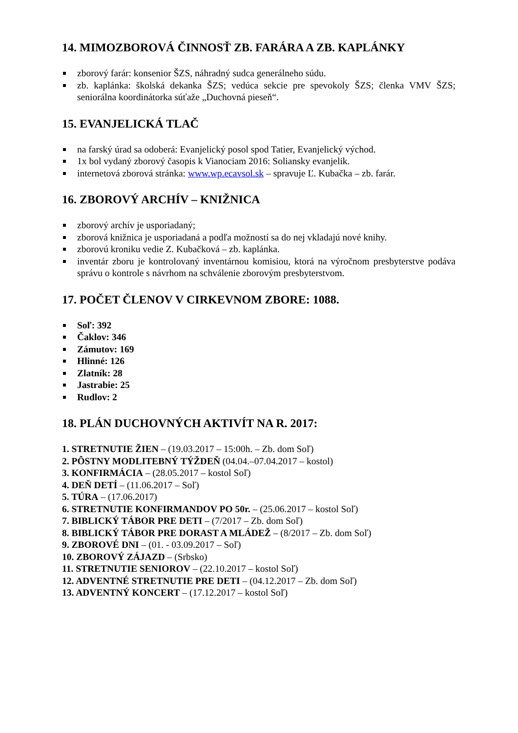14. MIMOZBOROVÁ ČINNOSŤ ZB. FARÁRA A ZB. KAPLÁNKY
zborový farár: konsenior ŠZS, náhradný sudca generálneho súdu.
zb. kaplánka: školská dekanka ŠZS; vedúca sekcie pre spevokoly ŠZS; členka VMV ŠZS; seniorálna koordinátorka súťaže „Duchovná pieseň“.
15. EVANJELICKÁ TLAČ
na farský úrad sa odoberá: Evanjelický posol spod Tatier, Evanjelický východ.
1x bol vydaný zborový časopis k Vianociam 2016: Soliansky evanjelik.
internetová zborová stránka: www.wp.ecavsol.sk – spravuje Ľ. Kubačka – zb. farár.
16. ZBOROVÝ ARCHÍV – KNIŽNICA
zborový archív je usporiadaný;
zborová knižnica je usporiadaná a podľa možností sa do nej vkladajú nové knihy.
zborovú kroniku vedie Z. Kubačková – zb. kaplánka.
inventár zboru je kontrolovaný inventárnou komisiou, ktorá na výročnom presbyterstve podáva správu o kontrole s návrhom na schválenie zborovým presbyterstvom.
17. POČET ČLENOV V CIRKEVNOM ZBORE: 1088.
Soľ: 392
Čaklov: 346
Zámutov: 169
Hlinné: 126
Zlatník: 28
Jastrabie: 25
Rudlov: 2
18. PLÁN DUCHOVNÝCH AKTIVÍT NA R. 2017:
1. STRETNUTIE ŽIEN – (19.03.2017 – 15:00h. – Zb. dom Soľ)
2. PÔSTNY MODLITEBNÝ TÝŽDEŇ (04.04.–07.04.2017 – kostol)
3. KONFIRMÁCIA – (28.05.2017 – kostol Soľ)
4. DEŇ DETÍ – (11.06.2017 – Soľ)
5. TÚRA – (17.06.2017)
6. STRETNUTIE KONFIRMANDOV PO 50r. – (25.06.2017 – kostol Soľ)
7. BIBLICKÝ TÁBOR PRE DETI – (7/2017 – Zb. dom Soľ)
8. BIBLICKÝ TÁBOR PRE DORAST A MLÁDEŽ – (8/2017 – Zb. dom Soľ)
9. ZBOROVÉ DNI – (01. - 03.09.2017 – Soľ)
10. ZBOROVÝ ZÁJAZD – (Srbsko)
11. STRETNUTIE SENIOROV – (22.10.2017 – kostol Soľ)
12. ADVENTNÉ STRETNUTIE PRE DETI – (04.12.2017 – Zb. dom Soľ)
13. ADVENTNÝ KONCERT – (17.12.2017 – kostol Soľ)